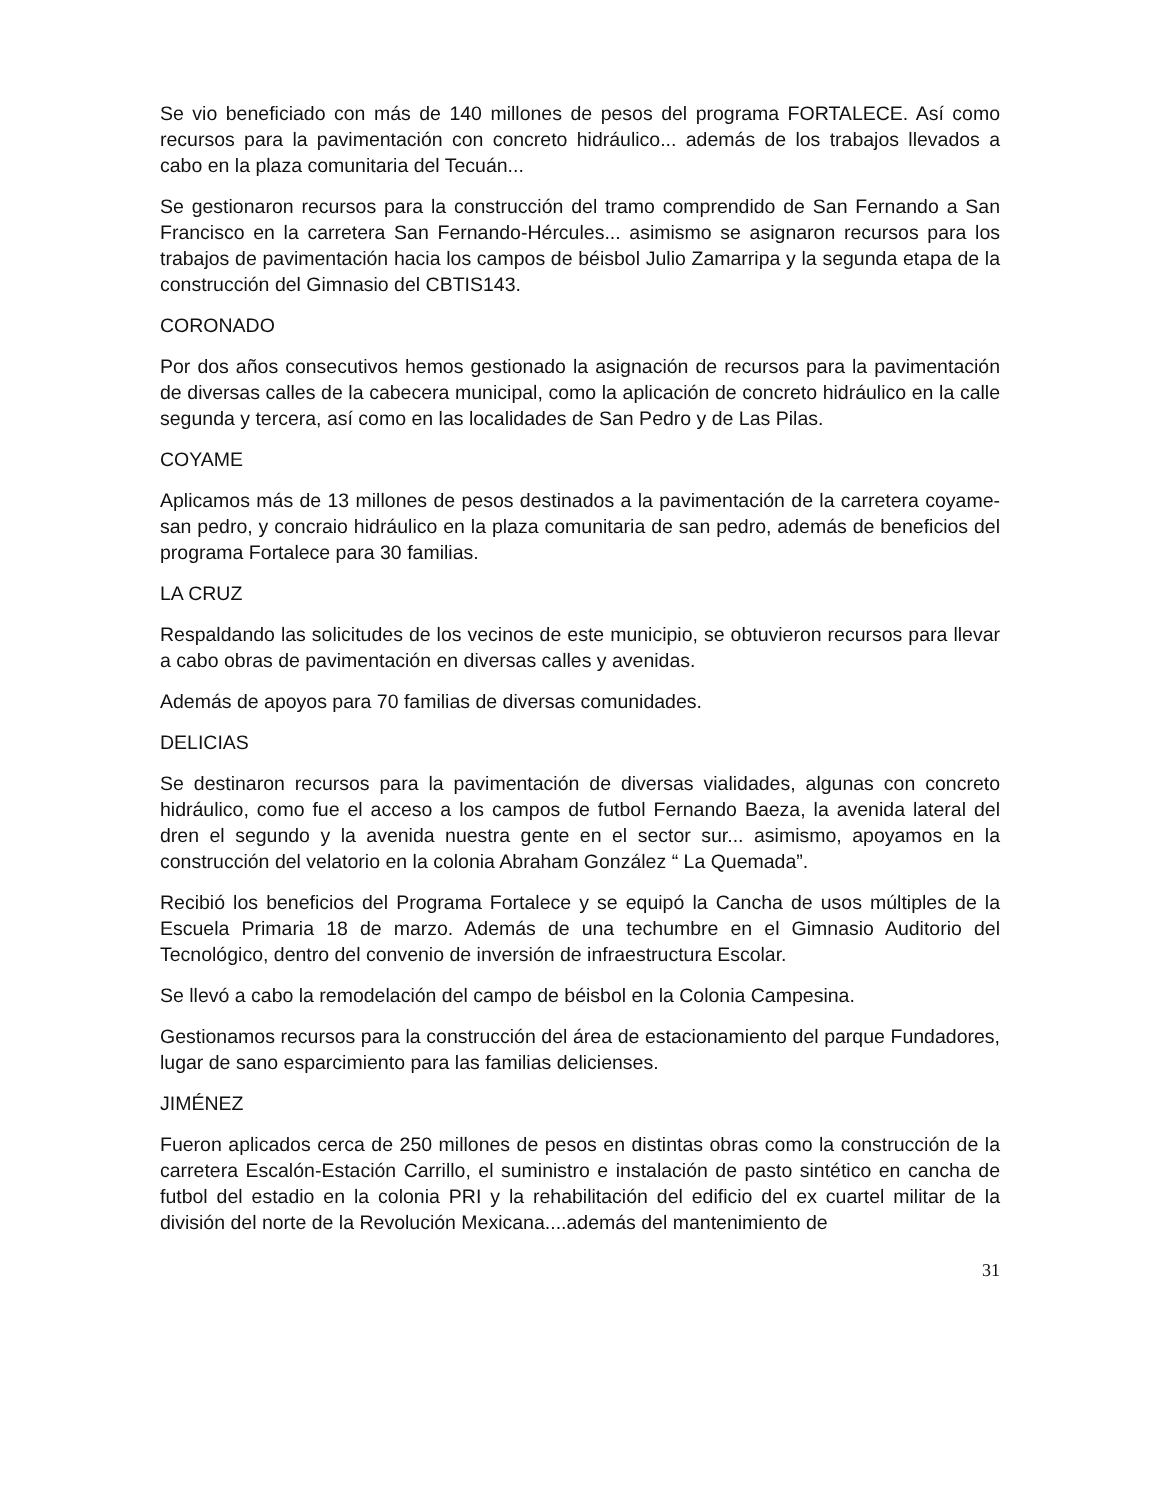Se vio beneficiado con más de 140 millones de pesos del programa FORTALECE. Así como recursos para la pavimentación con concreto hidráulico... además de los trabajos llevados a cabo en la plaza comunitaria del Tecuán...
Se gestionaron recursos para la construcción del tramo comprendido de San Fernando a San Francisco en la carretera San Fernando-Hércules... asimismo se asignaron recursos para los trabajos de pavimentación hacia los campos de béisbol Julio Zamarripa y la segunda etapa de la construcción del Gimnasio del CBTIS143.
CORONADO
Por dos años consecutivos hemos gestionado la asignación de recursos para la pavimentación de diversas calles de la cabecera municipal, como la aplicación de concreto hidráulico en la calle segunda y tercera, así como en las localidades de San Pedro y de Las Pilas.
COYAME
Aplicamos más de 13 millones de pesos destinados a la pavimentación de la carretera coyame-san pedro, y concraio hidráulico en la plaza comunitaria de san pedro, además de beneficios del programa Fortalece para 30 familias.
LA CRUZ
Respaldando las solicitudes de los vecinos de este municipio, se obtuvieron recursos para llevar a cabo obras de pavimentación en diversas calles y avenidas.
Además de apoyos para 70 familias de diversas comunidades.
DELICIAS
Se destinaron recursos para la pavimentación de diversas vialidades, algunas con concreto hidráulico, como fue el acceso a los campos de futbol Fernando Baeza, la avenida lateral del dren el segundo y la avenida nuestra gente en el sector sur... asimismo, apoyamos en la construcción del velatorio en la colonia Abraham González “ La Quemada”.
Recibió los beneficios del Programa Fortalece y se equipó la Cancha de usos múltiples de la Escuela Primaria 18 de marzo. Además de una techumbre en el Gimnasio Auditorio del Tecnológico, dentro del convenio de inversión de infraestructura Escolar.
Se llevó a cabo la remodelación del campo de béisbol en la Colonia Campesina.
Gestionamos recursos para la construcción del área de estacionamiento del parque Fundadores, lugar de sano esparcimiento para las familias delicienses.
JIMÉNEZ
Fueron aplicados cerca de 250 millones de pesos en distintas obras como la construcción de la carretera Escalón-Estación Carrillo, el suministro e instalación de pasto sintético en cancha de futbol del estadio en la colonia PRI y la rehabilitación del edificio del ex cuartel militar de la división del norte de la Revolución Mexicana....además del mantenimiento de
31